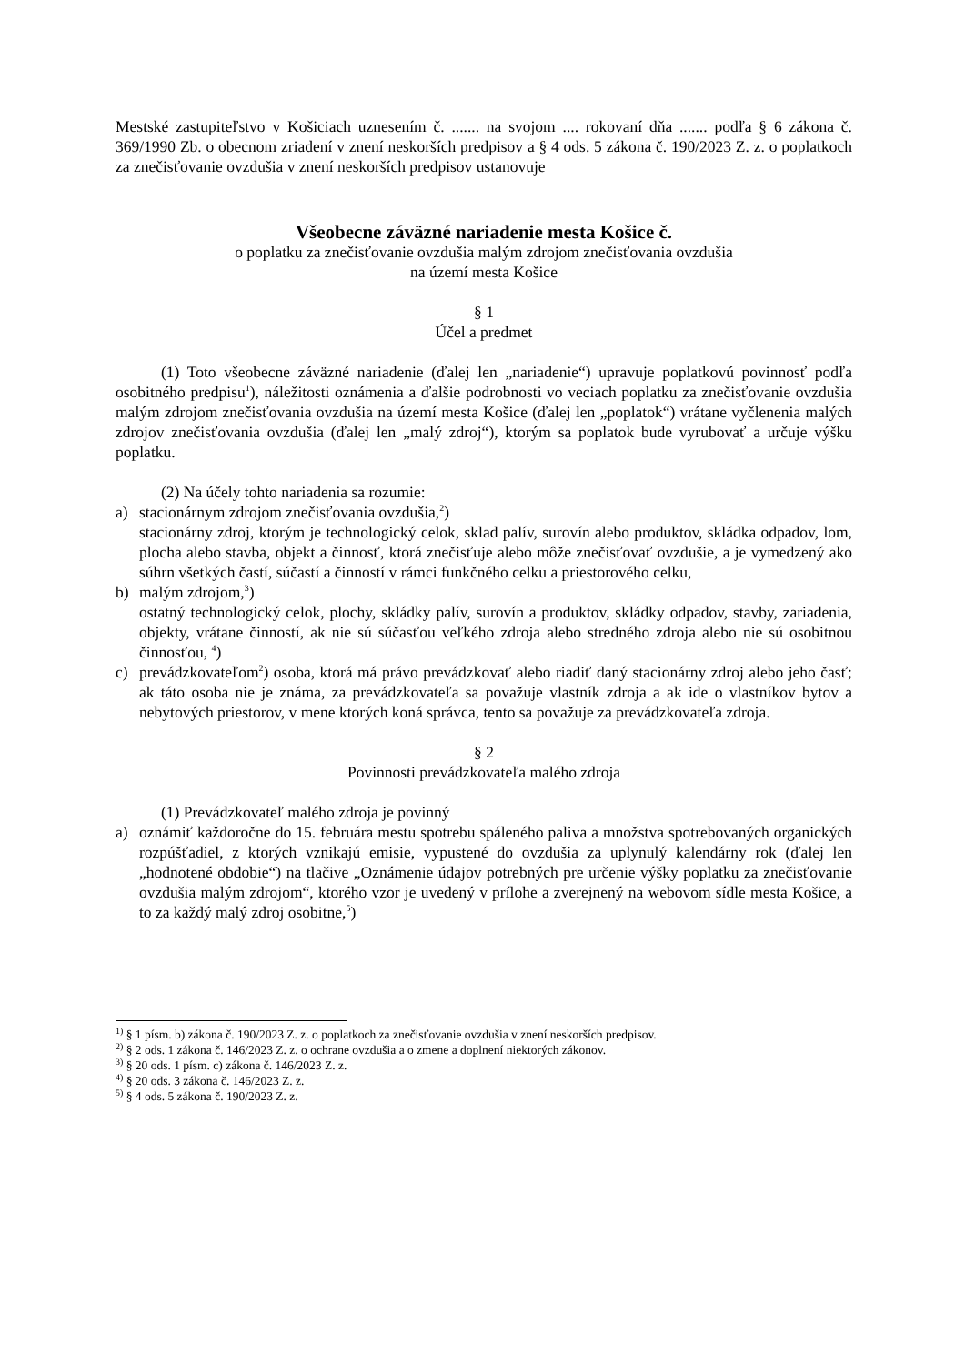Mestské zastupiteľstvo v Košiciach uznesením č. ....... na svojom .... rokovaní dňa ....... podľa § 6 zákona č. 369/1990 Zb. o obecnom zriadení v znení neskorších predpisov a § 4 ods. 5 zákona č. 190/2023 Z. z. o poplatkoch za znečisťovanie ovzdušia v znení neskorších predpisov ustanovuje
Všeobecne záväzné nariadenie mesta Košice č.
o poplatku za znečisťovanie ovzdušia malým zdrojom znečisťovania ovzdušia
na území mesta Košice
§ 1
Účel a predmet
(1) Toto všeobecne záväzné nariadenie (ďalej len „nariadenie“) upravuje poplatkovú povinnosť podľa osobitného predpisu<sup>1</sup>), náležitosti oznámenia a ďalšie podrobnosti vo veciach poplatku za znečisťovanie ovzdušia malým zdrojom znečisťovania ovzdušia na území mesta Košice (ďalej len „poplatok“) vrátane vyčlenenia malých zdrojov znečisťovania ovzdušia (ďalej len „malý zdroj“), ktorým sa poplatok bude vyrubovať a určuje výšku poplatku.
(2) Na účely tohto nariadenia sa rozumie:
a) stacionárnym zdrojom znečisťovania ovzdušia,<sup>2</sup>)
stacionárny zdroj, ktorým je technologický celok, sklad palív, surovín alebo produktov, skládka odpadov, lom, plocha alebo stavba, objekt a činnosť, ktorá znečisťuje alebo môže znečisťovať ovzdušie, a je vymedzený ako súhrn všetkých častí, súčastí a činností v rámci funkčného celku a priestorového celku,
b) malým zdrojom,<sup>3</sup>)
ostatný technologický celok, plochy, skládky palív, surovín a produktov, skládky odpadov, stavby, zariadenia, objekty, vrátane činností, ak nie sú súčasťou veľkého zdroja alebo stredného zdroja alebo nie sú osobitnou činnosťou, <sup>4</sup>)
c) prevádzkovateľom<sup>2</sup>) osoba, ktorá má právo prevádzkovať alebo riadiť daný stacionárny zdroj alebo jeho časť; ak táto osoba nie je známa, za prevádzkovateľa sa považuje vlastník zdroja a ak ide o vlastníkov bytov a nebytových priestorov, v mene ktorých koná správca, tento sa považuje za prevádzkovateľa zdroja.
§ 2
Povinnosti prevádzkovateľa malého zdroja
(1) Prevádzkovateľ malého zdroja je povinný
a) oznámiť každoročne do 15. februára mestu spotrebu spáleného paliva a množstva spotrebovaných organických rozpúšťadiel, z ktorých vznikajú emisie, vypustené do ovzdušia za uplynulý kalendárny rok (ďalej len „hodnotené obdobie“) na tlačive „Oznámenie údajov potrebných pre určenie výšky poplatku za znečisťovanie ovzdušia malým zdrojom“, ktorého vzor je uvedený v prílohe a zverejnený na webovom sídle mesta Košice, a to za každý malý zdroj osobitne,<sup>5</sup>)
<sup>1)</sup> § 1 písm. b) zákona č. 190/2023 Z. z. o poplatkoch za znečisťovanie ovzdušia v znení neskorších predpisov.
<sup>2)</sup> § 2 ods. 1 zákona č. 146/2023 Z. z. o ochrane ovzdušia a o zmene a doplnení niektorých zákonov.
<sup>3)</sup> § 20 ods. 1 písm. c) zákona č. 146/2023 Z. z.
<sup>4)</sup> § 20 ods. 3 zákona č. 146/2023 Z. z.
<sup>5)</sup> § 4 ods. 5 zákona č. 190/2023 Z. z.